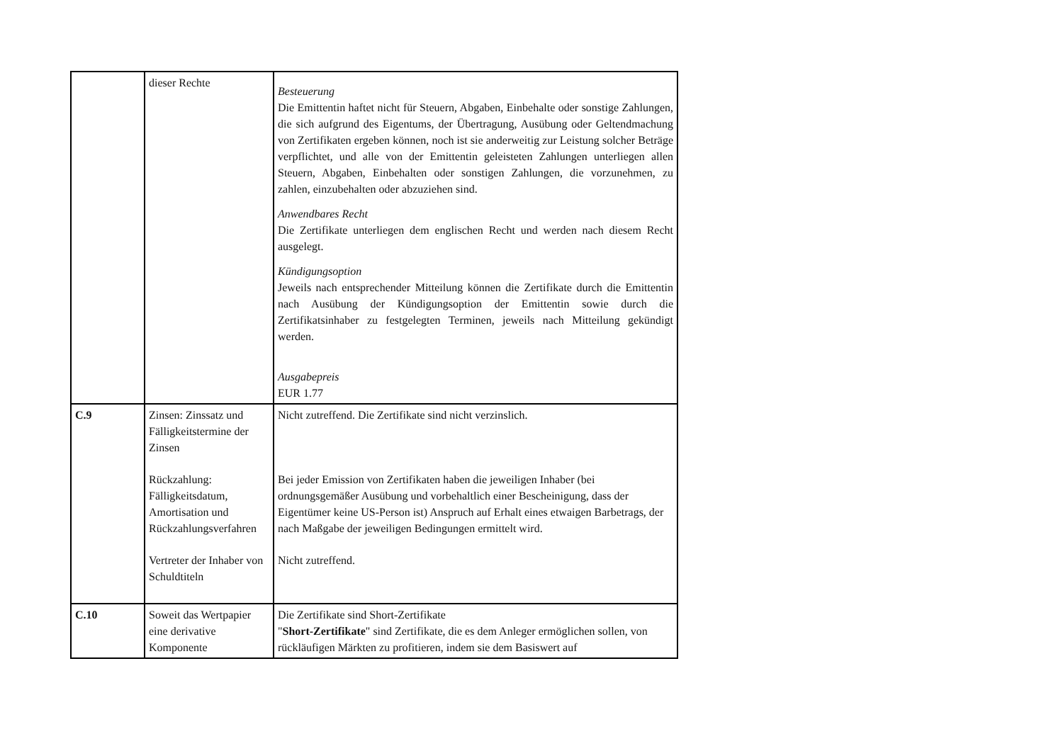| | dieser Rechte | Besteuerung Die Emittentin haftet nicht für Steuern, Abgaben, Einbehalte oder sonstige Zahlungen, die sich aufgrund des Eigentums, der Übertragung, Ausübung oder Geltendmachung von Zertifikaten ergeben können, noch ist sie anderweitig zur Leistung solcher Beträge verpflichtet, und alle von der Emittentin geleisteten Zahlungen unterliegen allen Steuern, Abgaben, Einbehalten oder sonstigen Zahlungen, die vorzunehmen, zu zahlen, einzubehalten oder abzuziehen sind. Anwendbares Recht Die Zertifikate unterliegen dem englischen Recht und werden nach diesem Recht ausgelegt. Kündigungsoption Jeweils nach entsprechender Mitteilung können die Zertifikate durch die Emittentin nach Ausübung der Kündigungsoption der Emittentin sowie durch die Zertifikatsinhaber zu festgelegten Terminen, jeweils nach Mitteilung gekündigt werden. Ausgabepreis EUR 1.77 |
| C.9 | Zinsen: Zinssatz und Fälligkeitstermine der Zinsen Rückzahlung: Fälligkeitsdatum, Amortisation und Rückzahlungsverfahren Vertreter der Inhaber von Schuldtiteln | Nicht zutreffend. Die Zertifikate sind nicht verzinslich. Bei jeder Emission von Zertifikaten haben die jeweiligen Inhaber (bei ordnungsgemäßer Ausübung und vorbehaltlich einer Bescheinigung, dass der Eigentümer keine US-Person ist) Anspruch auf Erhalt eines etwaigen Barbetrags, der nach Maßgabe der jeweiligen Bedingungen ermittelt wird. Nicht zutreffend. |
| C.10 | Soweit das Wertpapier eine derivative Komponente | Die Zertifikate sind Short-Zertifikate " Short-Zertifikate " sind Zertifikate, die es dem Anleger ermöglichen sollen, von rückläufigen Märkten zu profitieren, indem sie dem Basiswert auf |